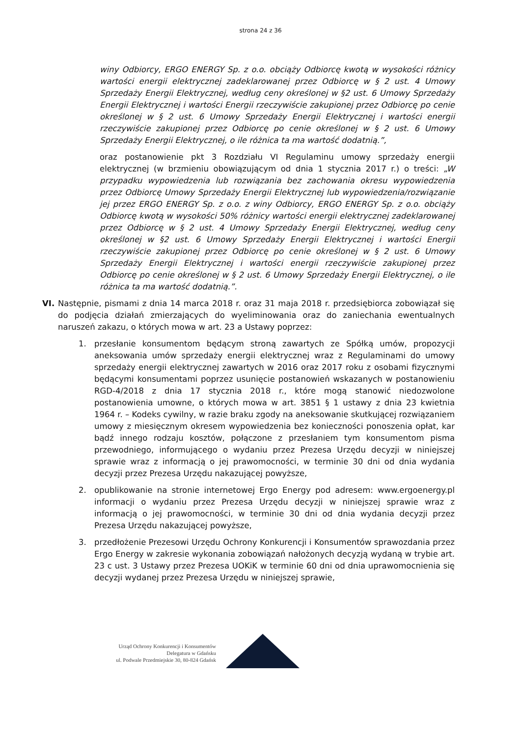strona 24 z 36
winy Odbiorcy, ERGO ENERGY Sp. z o.o. obciąży Odbiorcę kwotą w wysokości różnicy wartości energii elektrycznej zadeklarowanej przez Odbiorcę w § 2 ust. 4 Umowy Sprzedaży Energii Elektrycznej, według ceny określonej w §2 ust. 6 Umowy Sprzedaży Energii Elektrycznej i wartości Energii rzeczywiście zakupionej przez Odbiorcę po cenie określonej w § 2 ust. 6 Umowy Sprzedaży Energii Elektrycznej i wartości energii rzeczywiście zakupionej przez Odbiorcę po cenie określonej w § 2 ust. 6 Umowy Sprzedaży Energii Elektrycznej, o ile różnica ta ma wartość dodatnią.”,
oraz postanowienie pkt 3 Rozdziału VI Regulaminu umowy sprzedaży energii elektrycznej (w brzmieniu obowiązującym od dnia 1 stycznia 2017 r.) o treści: „W przypadku wypowiedzenia lub rozwiązania bez zachowania okresu wypowiedzenia przez Odbiorcę Umowy Sprzedaży Energii Elektrycznej lub wypowiedzenia/rozwiązanie jej przez ERGO ENERGY Sp. z o.o. z winy Odbiorcy, ERGO ENERGY Sp. z o.o. obciąży Odbiorcę kwotą w wysokości 50% różnicy wartości energii elektrycznej zadeklarowanej przez Odbiorcę w § 2 ust. 4 Umowy Sprzedaży Energii Elektrycznej, według ceny określonej w §2 ust. 6 Umowy Sprzedaży Energii Elektrycznej i wartości Energii rzeczywiście zakupionej przez Odbiorcę po cenie określonej w § 2 ust. 6 Umowy Sprzedaży Energii Elektrycznej i wartości energii rzeczywiście zakupionej przez Odbiorcę po cenie określonej w § 2 ust. 6 Umowy Sprzedaży Energii Elektrycznej, o ile różnica ta ma wartość dodatnią.”.
VI. Następnie, pismami z dnia 14 marca 2018 r. oraz 31 maja 2018 r. przedsiębiorca zobowiązał się do podjęcia działań zmierzających do wyeliminowania oraz do zaniechania ewentualnych naruszeń zakazu, o których mowa w art. 23 a Ustawy poprzez:
1. przesłanie konsumentom będącym stroną zawartych ze Spółką umów, propozycji aneksowania umów sprzedaży energii elektrycznej wraz z Regulaminami do umowy sprzedaży energii elektrycznej zawartych w 2016 oraz 2017 roku z osobami fizycznymi będącymi konsumentami poprzez usunięcie postanowień wskazanych w postanowieniu RGD-4/2018 z dnia 17 stycznia 2018 r., które mogą stanowić niedozwolone postanowienia umowne, o których mowa w art. 3851 § 1 ustawy z dnia 23 kwietnia 1964 r. – Kodeks cywilny, w razie braku zgody na aneksowanie skutkującej rozwiązaniem umowy z miesięcznym okresem wypowiedzenia bez konieczności ponoszenia opłat, kar bądź innego rodzaju kosztów, połączone z przesłaniem tym konsumentom pisma przewodniego, informującego o wydaniu przez Prezesa Urzędu decyzji w niniejszej sprawie wraz z informacją o jej prawomocności, w terminie 30 dni od dnia wydania decyzji przez Prezesa Urzędu nakazującej powyższe,
2. opublikowanie na stronie internetowej Ergo Energy pod adresem: www.ergoenergy.pl informacji o wydaniu przez Prezesa Urzędu decyzji w niniejszej sprawie wraz z informacją o jej prawomocności, w terminie 30 dni od dnia wydania decyzji przez Prezesa Urzędu nakazującej powyższe,
3. przedłożenie Prezesowi Urzędu Ochrony Konkurencji i Konsumentów sprawozdania przez Ergo Energy w zakresie wykonania zobowiązań nałożonych decyzją wydaną w trybie art. 23 c ust. 3 Ustawy przez Prezesa UOKiK w terminie 60 dni od dnia uprawomocnienia się decyzji wydanej przez Prezesa Urzędu w niniejszej sprawie,
Urząd Ochrony Konkurencji i Konsumentów
Delegatura w Gdańsku
ul. Podwale Przedmiejskie 30, 80-824 Gdańsk